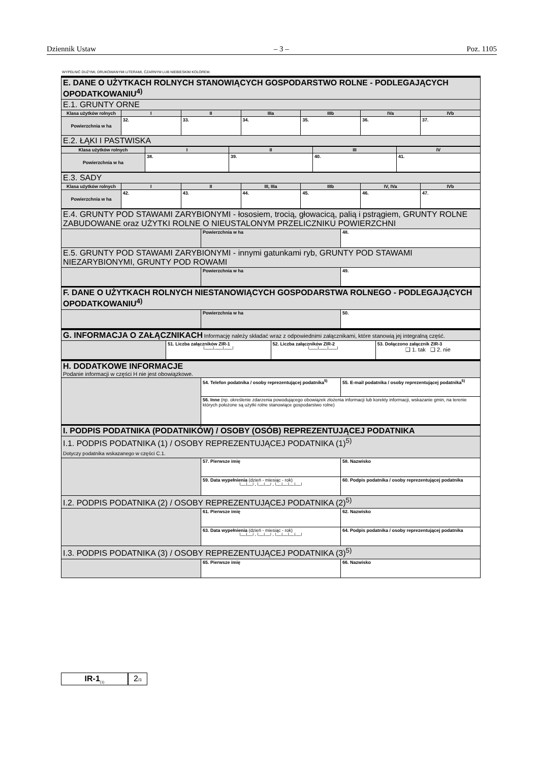Dziennik Ustaw – 3 – Poz. 1105
WYPEŁNIĆ DUŻYMI, DRUKOWANYMI LITERAMI, CZARNYM LUB NIEBIESKIM KOLOREM.
| E. DANE O UŻYTKACH ROLNYCH STANOWIĄCYCH GOSPODARSTWO ROLNE - PODLEGAJĄCYCH OPODATKOWANIU<sup>4)</sup> | | | | | | |
| E.1. GRUNTY ORNE | | | | | | |
| Klasa użytków rolnych | I | II | IIIa | IIIb | IVa | IVb |
| Powierzchnia w ha | 32. | 33. | 34. | 35. | 36. | 37. |
| E.2. ŁĄKI I PASTWISKA | | | | | | |
| Klasa użytków rolnych | I | II | III | IV |
| --- | --- | --- | --- | --- |
| Powierzchnia w ha | 38. | 39. | 40. | 41. |
| E.3. SADY | | | | | | |
| Klasa użytków rolnych | I | II | III, IIIa | IIIb | IV, IVa | IVb |
| Powierzchnia w ha | 42. | 43. | 44. | 45. | 46. | 47. |
| E.4. GRUNTY POD STAWAMI ZARYBIONYMI - łososiem, trocią, głowacicą, palią i pstrągiem, GRUNTY ROLNE ZABUDOWANE oraz UŻYTKI ROLNE O NIEUSTALONYM PRZELICZNIKU POWIERZCHNI | | |
| | Powierzchnia w ha | 48. |
| E.5. GRUNTY POD STAWAMI ZARYBIONYMI - innymi gatunkami ryb, GRUNTY POD STAWAMI NIEZARYBIONYMI, GRUNTY POD ROWAMI | | |
| | Powierzchnia w ha | 49. |
| F. DANE O UŻYTKACH ROLNYCH NIESTANOWIĄCYCH GOSPODARSTWA ROLNEGO - PODLEGAJĄCYCH OPODATKOWANIU<sup>4)</sup> | | |
| | Powierzchnia w ha | 50. |
| G. INFORMACJA O ZAŁĄCZNIKACH Informację należy składać wraz z odpowiednimi załącznikami, które stanowią jej integralną część. | | | |
| | 51. Liczba załączników ZIR-1 └──┴──┴──┘ | 52. Liczba załączników ZIR-2 └──┴──┴──┘ | 53. Dołączono załącznik ZIR-3 ❑ 1. tak ❑ 2. nie |
| H. DODATKOWE INFORMACJE Podanie informacji w części H nie jest obowiązkowe. | | |
| | 54. Telefon podatnika / osoby reprezentującej podatnika<sup>5)</sup> | 55. E-mail podatnika / osoby reprezentującej podatnika<sup>5)</sup> |
| | 56. Inne (np. określenie zdarzenia powodującego obowiązek złożenia informacji lub korekty informacji, wskazanie gmin, na terenie których położone są użytki rolne stanowiące gospodarstwo rolne) | |
| I. PODPIS PODATNIKA (PODATNIKÓW) / OSOBY (OSÓB) REPREZENTUJĄCEJ PODATNIKA | | |
| I.1. PODPIS PODATNIKA (1) / OSOBY REPREZENTUJĄCEJ PODATNIKA (1)<sup>5)</sup> Dotyczy podatnika wskazanego w części C.1. | | |
| | 57. Pierwsze imię | 58. Nazwisko |
| | 59. Data wypełnienia (dzień - miesiąc - rok) └─┴─┘-└─┴─┘-└─┴─┴─┴─┘ | 60. Podpis podatnika / osoby reprezentującej podatnika |
| I.2. PODPIS PODATNIKA (2) / OSOBY REPREZENTUJĄCEJ PODATNIKA (2)<sup>5)</sup> | | |
| | 61. Pierwsze imię | 62. Nazwisko |
| | 63. Data wypełnienia (dzień - miesiąc - rok) └─┴─┘-└─┴─┘-└─┴─┴─┴─┘ | 64. Podpis podatnika / osoby reprezentującej podatnika |
| I.3. PODPIS PODATNIKA (3) / OSOBY REPREZENTUJĄCEJ PODATNIKA (3)<sup>5)</sup> | | |
| | 65. Pierwsze imię | 66. Nazwisko |
IR-1<sub>(1)</sub>
2/3